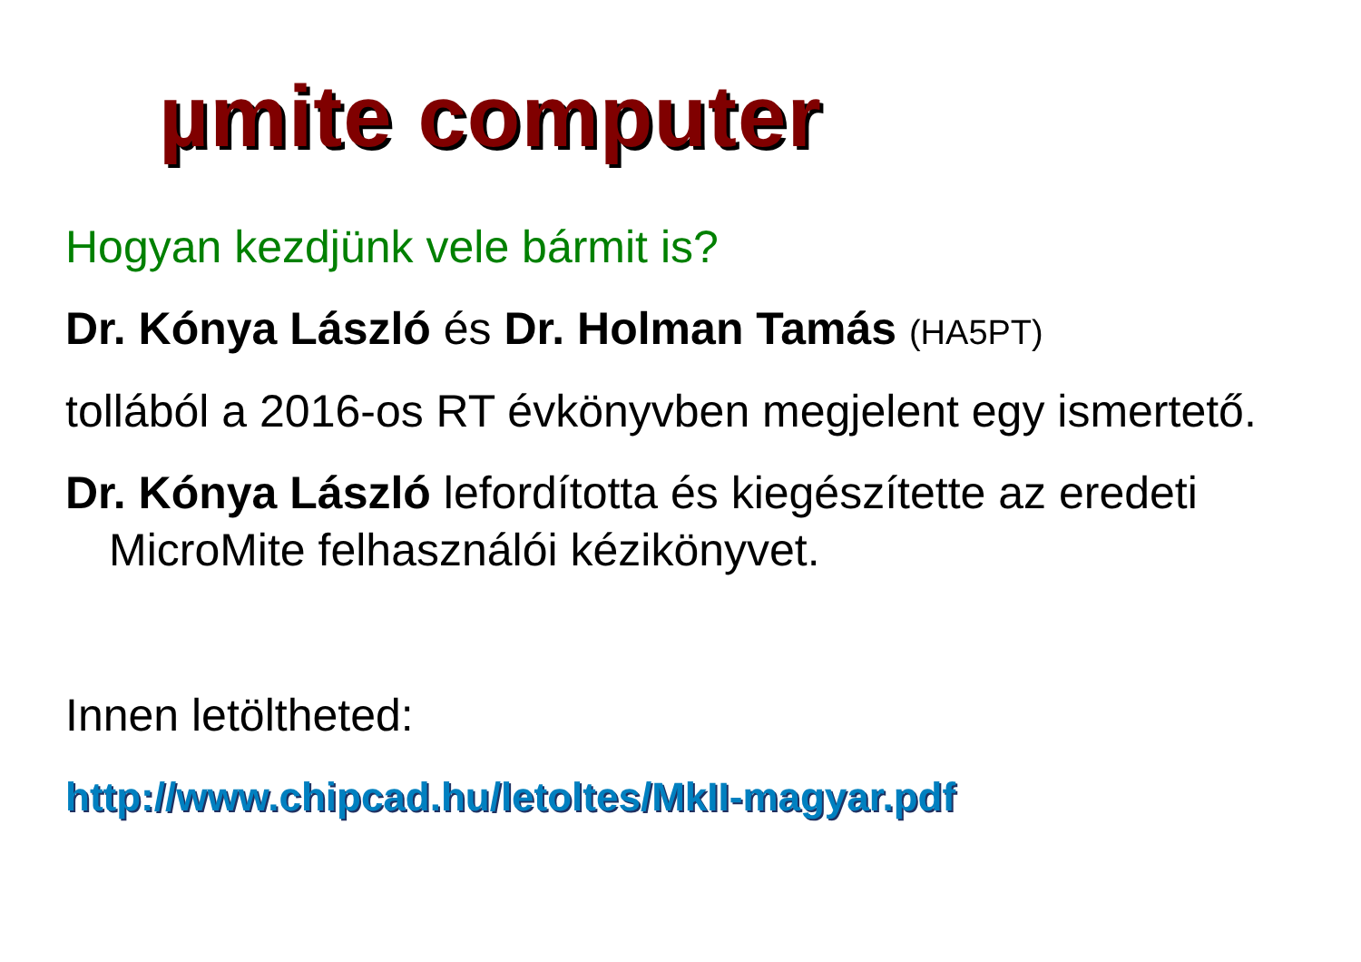µmite computer
Hogyan kezdjünk vele bármit is?
Dr. Kónya László és Dr. Holman Tamás (HA5PT)
tollából a 2016-os RT évkönyvben megjelent egy ismertető.
Dr. Kónya László lefordította és kiegészítette az eredeti MicroMite felhasználói kézikönyvet.
Innen letöltheted:
http://www.chipcad.hu/letoltes/MkII-magyar.pdf